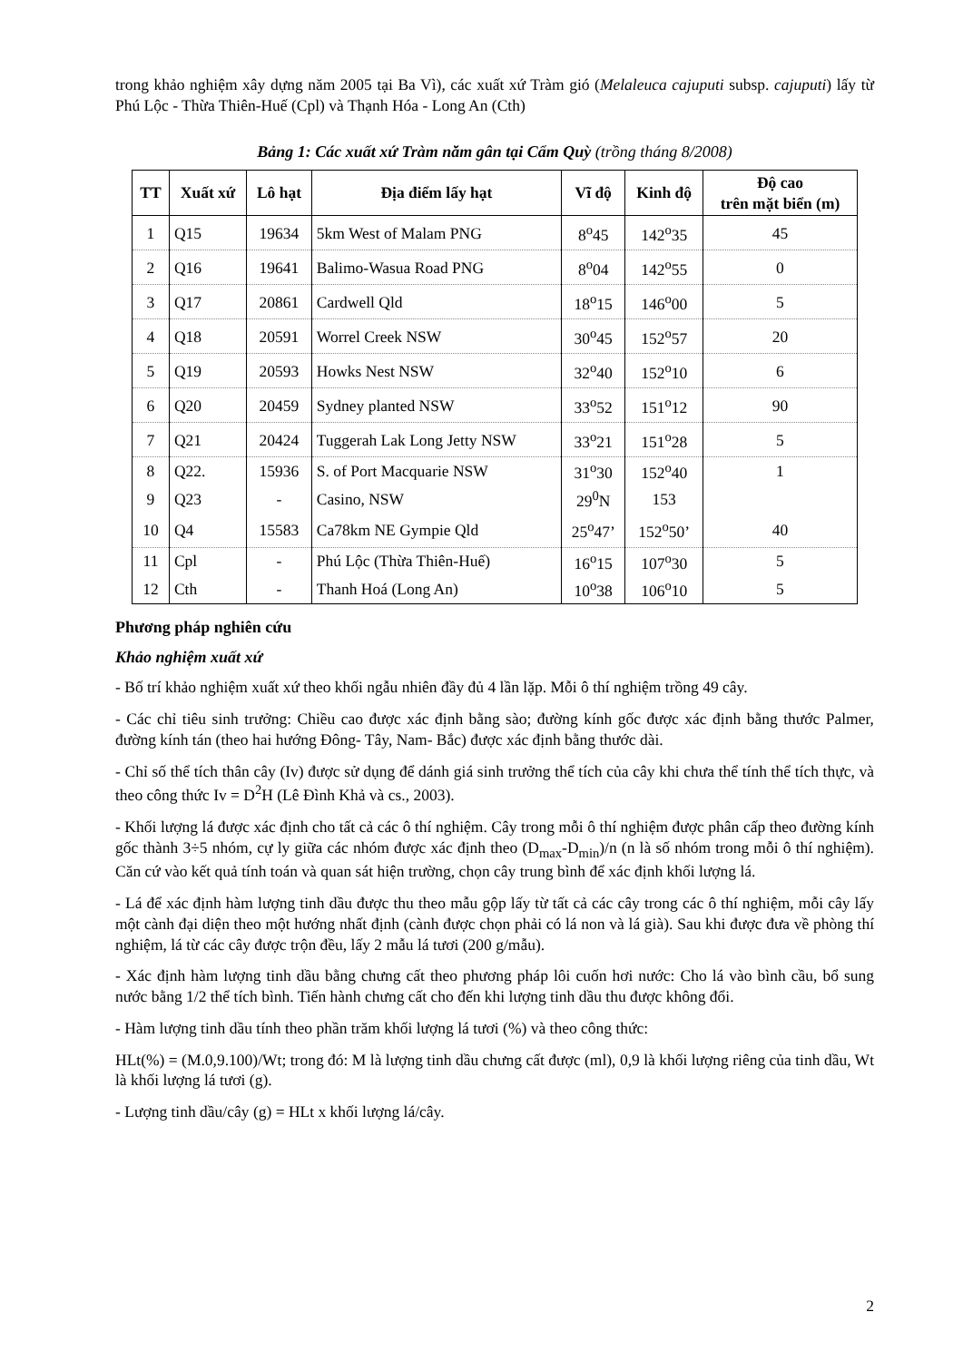trong khảo nghiệm xây dựng năm 2005 tại Ba Vì), các xuất xứ Tràm gió (Melaleuca cajuputi subsp. cajuputi) lấy từ Phú Lộc - Thừa Thiên-Huế (Cpl) và Thạnh Hóa - Long An (Cth)
Bảng 1: Các xuất xứ Tràm năm gân tại Cẩm Quỳ (trồng tháng 8/2008)
| TT | Xuất xứ | Lô hạt | Địa điểm lấy hạt | Vĩ độ | Kinh độ | Độ cao trên mặt biển (m) |
| --- | --- | --- | --- | --- | --- | --- |
| 1 | Q15 | 19634 | 5km West of Malam PNG | 8<sup>o</sup>45 | 142<sup>o</sup>35 | 45 |
| 2 | Q16 | 19641 | Balimo-Wasua Road PNG | 8<sup>o</sup>04 | 142<sup>o</sup>55 | 0 |
| 3 | Q17 | 20861 | Cardwell Qld | 18<sup>o</sup>15 | 146<sup>o</sup>00 | 5 |
| 4 | Q18 | 20591 | Worrel Creek NSW | 30<sup>o</sup>45 | 152<sup>o</sup>57 | 20 |
| 5 | Q19 | 20593 | Howks Nest NSW | 32<sup>o</sup>40 | 152<sup>o</sup>10 | 6 |
| 6 | Q20 | 20459 | Sydney planted NSW | 33<sup>o</sup>52 | 151<sup>o</sup>12 | 90 |
| 7 | Q21 | 20424 | Tuggerah Lak Long Jetty NSW | 33<sup>o</sup>21 | 151<sup>o</sup>28 | 5 |
| 8 | Q22. | 15936 | S. of Port Macquarie NSW | 31<sup>o</sup>30 | 152<sup>o</sup>40 | 1 |
| 9 | Q23 | - | Casino, NSW | 29<sup>0</sup>N | 153 | |
| 10 | Q4 | 15583 | Ca78km NE Gympie Qld | 25<sup>o</sup>47’ | 152<sup>o</sup>50’ | 40 |
| 11 | Cpl | - | Phú Lộc (Thừa Thiên-Huế) | 16<sup>o</sup>15 | 107<sup>o</sup>30 | 5 |
| 12 | Cth | - | Thanh Hoá (Long An) | 10<sup>o</sup>38 | 106<sup>o</sup>10 | 5 |
Phương pháp nghiên cứu
Khảo nghiệm xuất xứ
- Bố trí khảo nghiệm xuất xứ theo khối ngẫu nhiên đầy đủ 4 lần lặp. Mỗi ô thí nghiệm trồng 49 cây.
- Các chỉ tiêu sinh trưởng: Chiều cao được xác định bằng sào; đường kính gốc được xác định bằng thước Palmer, đường kính tán (theo hai hướng Đông- Tây, Nam- Bắc) được xác định bằng thước dài.
- Chỉ số thể tích thân cây (Iv) được sử dụng để dánh giá sinh trưởng thể tích của cây khi chưa thể tính thể tích thực, và theo công thức Iv = D<sup>2</sup>H (Lê Đình Khả và cs., 2003).
- Khối lượng lá được xác định cho tất cả các ô thí nghiệm. Cây trong mỗi ô thí nghiệm được phân cấp theo đường kính gốc thành 3÷5 nhóm, cự ly giữa các nhóm được xác định theo (D<sub>max</sub>-D<sub>min</sub>)/n (n là số nhóm trong mỗi ô thí nghiệm). Căn cứ vào kết quả tính toán và quan sát hiện trường, chọn cây trung bình để xác định khối lượng lá.
- Lá để xác định hàm lượng tinh dầu được thu theo mẫu gộp lấy từ tất cả các cây trong các ô thí nghiệm, mỗi cây lấy một cành đại diện theo một hướng nhất định (cành được chọn phải có lá non và lá già). Sau khi được đưa về phòng thí nghiệm, lá từ các cây được trộn đều, lấy 2 mẫu lá tươi (200 g/mẫu).
- Xác định hàm lượng tinh dầu bằng chưng cất theo phương pháp lôi cuốn hơi nước: Cho lá vào bình cầu, bổ sung nước bằng 1/2 thể tích bình. Tiến hành chưng cất cho đến khi lượng tinh dầu thu được không đổi.
- Hàm lượng tinh dầu tính theo phần trăm khối lượng lá tươi (%) và theo công thức:
HLt(%) = (M.0,9.100)/Wt; trong đó: M là lượng tinh dầu chưng cất được (ml), 0,9 là khối lượng riêng của tinh dầu, Wt là khối lượng lá tươi (g).
- Lượng tinh dầu/cây (g) = HLt x khối lượng lá/cây.
2